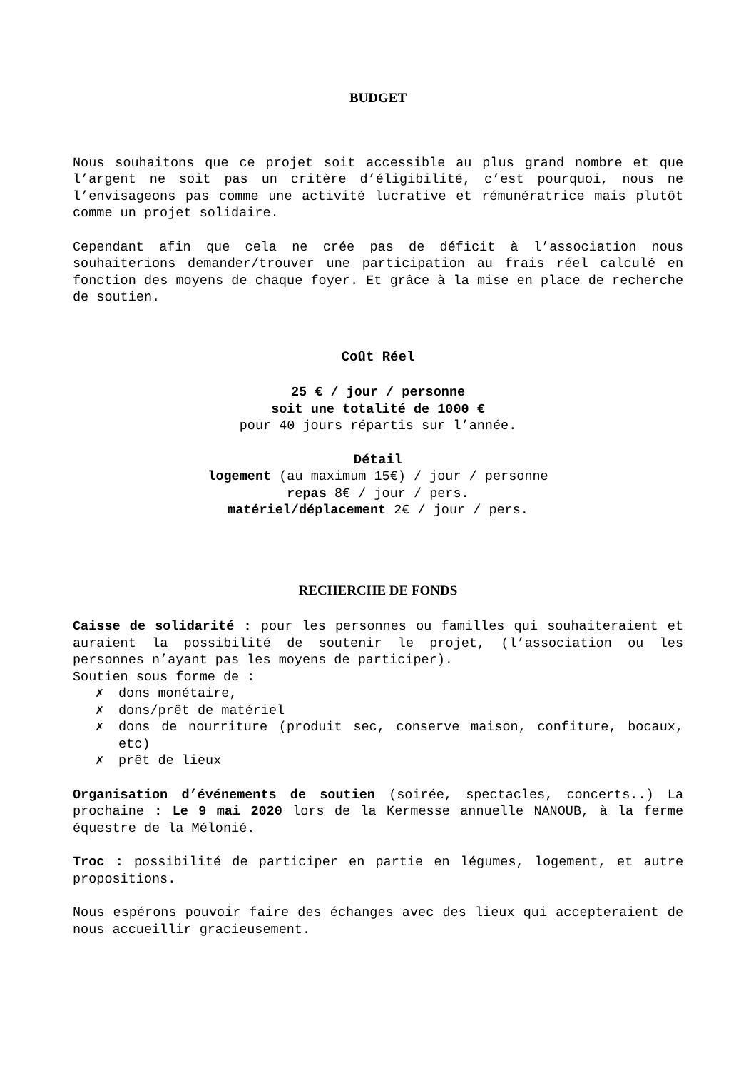BUDGET
Nous souhaitons que ce projet soit accessible au plus grand nombre et que l’argent ne soit pas un critère d’éligibilité, c’est pourquoi, nous ne l’envisageons pas comme une activité lucrative et rémunératrice mais plutôt comme un projet solidaire.
Cependant afin que cela ne crée pas de déficit à l’association nous souhaiterions demander/trouver une participation au frais réel calculé en fonction des moyens de chaque foyer. Et grâce à la mise en place de recherche de soutien.
Coût Réel
25 € / jour / personne
soit une totalité de 1000 €
pour 40 jours répartis sur l’année.
Détail
logement (au maximum 15€) / jour / personne
repas 8€ / jour / pers.
matériel/déplacement 2€ / jour / pers.
RECHERCHE DE FONDS
Caisse de solidarité : pour les personnes ou familles qui souhaiteraient et auraient la possibilité de soutenir le projet, (l’association ou les personnes n’ayant pas les moyens de participer).
Soutien sous forme de :
✗ dons monétaire,
✗ dons/prêt de matériel
✗ dons de nourriture (produit sec, conserve maison, confiture, bocaux, etc)
✗ prêt de lieux
Organisation d’événements de soutien (soirée, spectacles, concerts..) La prochaine : Le 9 mai 2020 lors de la Kermesse annuelle NANOUB, à la ferme équestre de la Mélonié.
Troc : possibilité de participer en partie en légumes, logement, et autre propositions.
Nous espérons pouvoir faire des échanges avec des lieux qui accepteraient de nous accueillir gracieusement.